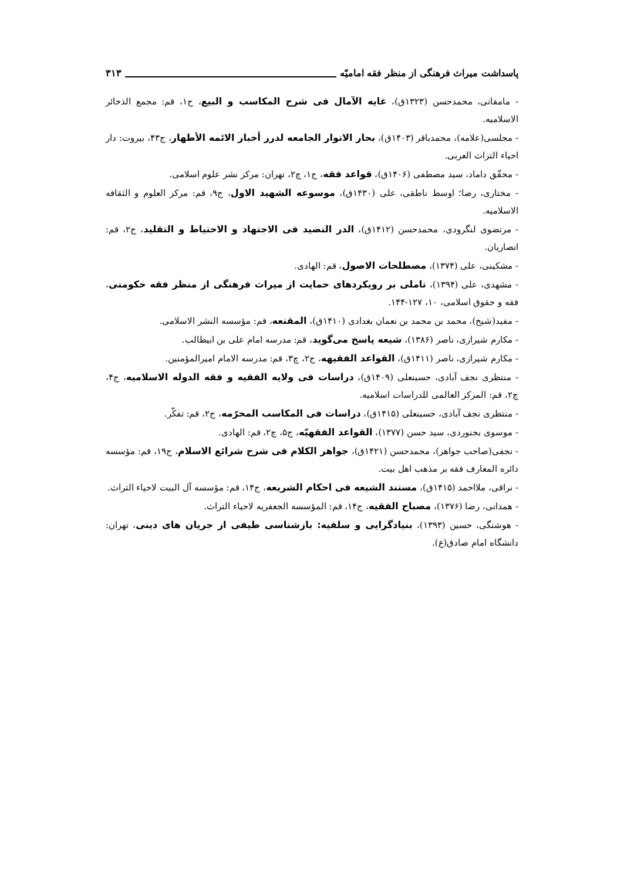پاسداشت میراث فرهنگی از منظر فقه امامیّه ۳۱۳
- مامقانی، محمدحسن (۱۳۲۳ق)، غایه الآمال فی شرح المکاسب و البیع، ج۱، قم: مجمع الذخائر الاسلامیه.
- مجلسی(علامه)، محمدباقر (۱۴۰۳ق)، بحار الانوار الجامعه لدرر أخبار الائمه الأطهار، ج۴۳، بیروت: دار احیاء التراث العربی.
- محقّق داماد، سید مصطفی (۱۴۰۶ق)، قواعد فقه، ج۱، چ۲، تهران: مرکز نشر علوم اسلامی.
- مختاری، رضا؛ اوسط ناطقی، علی (۱۴۳۰ق)، موسوعه الشهید الاول، ج۹، قم: مرکز العلوم و الثقافه الاسلامیه.
- مرتضوی لنگرودی، محمدحسن (۱۴۱۲ق)، الدر النضید فی الاجتهاد و الاحتیاط و التقلید، ج۲، قم: انصاریان.
- مشکینی، علی (۱۳۷۴)، مصطلحات الاصول، قم: الهادی.
- مشهدی، علی (۱۳۹۴)، تاملی بر رویکردهای حمایت از میراث فرهنگی از منظر فقه حکومتی، فقه و حقوق اسلامی، ۱۰، ۱۲۷-۱۴۴.
- مفید(شیخ)، محمد بن محمد بن نعمان بغدادی (۱۴۱۰ق)، المقنعه، قم: مؤسسه النشر الاسلامی.
- مکارم شیرازی، ناصر (۱۳۸۶)، شیعه پاسخ می‌گوید، قم: مدرسه امام علی بن ابیطالب.
- مکارم شیرازی، ناصر (۱۴۱۱ق)، القواعد الفقیهه، ج۲، چ۳، قم: مدرسه الامام امیرالمؤمنین.
- منتظری نجف آبادی، حسینعلی (۱۴۰۹ق)، دراسات فی ولایه الفقیه و فقه الدوله الاسلامیه، ج۴، چ۲، قم: المرکز العالمی للدراسات اسلامیه.
- منتظری نجف آبادی، حسینعلی (۱۴۱۵ق)، دراسات فی المکاسب المحرّمه، ج۲، قم: تفکّر.
- موسوی بجنوردی، سید حسن (۱۳۷۷)، القواعد الفقهیّه، ج۵، چ۲، قم: الهادی.
- نجفی(صاحب جواهر)، محمدحسن (۱۴۲۱ق)، جواهر الکلام فی شرح شرائع الاسلام، ج۱۹، قم: مؤسسه دائره المعارف فقه بر مذهب اهل بیت.
- نراقی، ملااحمد (۱۴۱۵ق)، مستند الشیعه فی احکام الشریعه، ج۱۴، قم: مؤسسه آل البیت لاحیاء التراث.
- همدانی، رضا (۱۳۷۶)، مصباح الفقیه، ج۱۴، قم: المؤسسه الجعفریه لاحیاء التراث.
- هوشنگی، حسین (۱۳۹۳)، بنیادگرایی و سلفیه: بازشناسی طیفی از جریان های دینی، تهران: دانشگاه امام صادق(ع).